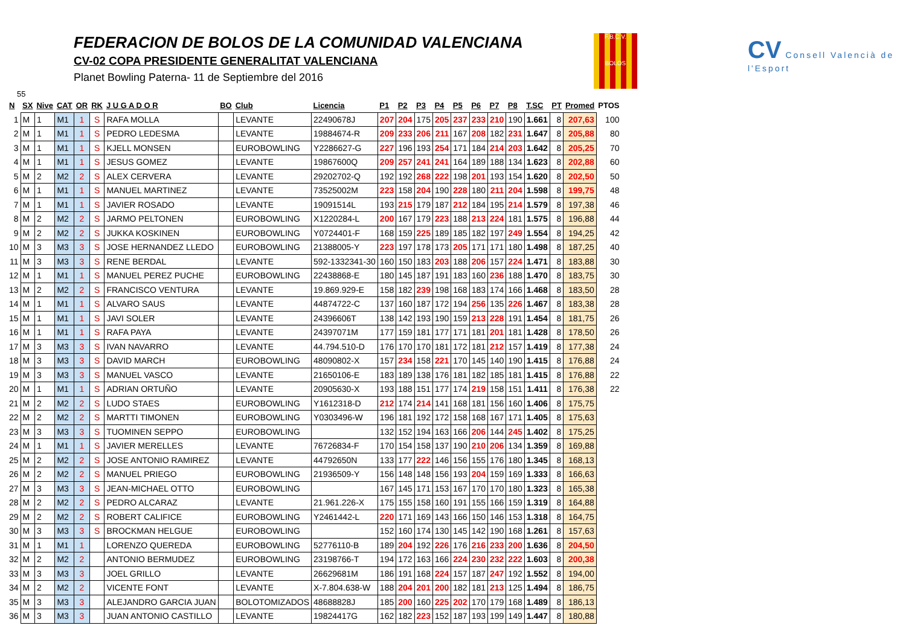FEDERACION DE BOLOS DE LA COMUNIDAD VALENCIANA
CV-02 COPA PRESIDENTE GENERALITAT VALENCIANA
Planet Bowling Paterna- 11 de Septiembre del 2016
F.B.C.V.
BOLOS
CV Consell Valencià de l'Esport
55
| N | SX | Nive | CAT | OR | RK | J U G A D O R | BO | Club | Licencia | P1 | P2 | P3 | P4 | P5 | P6 | P7 | P8 | T.SC | PT | Promed | PTOS |
| --- | --- | --- | --- | --- | --- | --- | --- | --- | --- | --- | --- | --- | --- | --- | --- | --- | --- | --- | --- | --- | --- |
| 1 | M | 1 | M1 | 1 | S | RAFA MOLLA | | LEVANTE | 22490678J | 207 | 204 | 175 | 205 | 237 | 233 | 210 | 190 | 1.661 | 8 | 207,63 | 100 |
| 2 | M | 1 | M1 | 1 | S | PEDRO LEDESMA | | LEVANTE | 19884674-R | 209 | 233 | 206 | 211 | 167 | 208 | 182 | 231 | 1.647 | 8 | 205,88 | 80 |
| 3 | M | 1 | M1 | 1 | S | KJELL MONSEN | | EUROBOWLING | Y2286627-G | 227 | 196 | 193 | 254 | 171 | 184 | 214 | 203 | 1.642 | 8 | 205,25 | 70 |
| 4 | M | 1 | M1 | 1 | S | JESUS GOMEZ | | LEVANTE | 19867600Q | 209 | 257 | 241 | 241 | 164 | 189 | 188 | 134 | 1.623 | 8 | 202,88 | 60 |
| 5 | M | 2 | M2 | 2 | S | ALEX CERVERA | | LEVANTE | 29202702-Q | 192 | 192 | 268 | 222 | 198 | 201 | 193 | 154 | 1.620 | 8 | 202,50 | 50 |
| 6 | M | 1 | M1 | 1 | S | MANUEL MARTINEZ | | LEVANTE | 73525002M | 223 | 158 | 204 | 190 | 228 | 180 | 211 | 204 | 1.598 | 8 | 199,75 | 48 |
| 7 | M | 1 | M1 | 1 | S | JAVIER ROSADO | | LEVANTE | 19091514L | 193 | 215 | 179 | 187 | 212 | 184 | 195 | 214 | 1.579 | 8 | 197,38 | 46 |
| 8 | M | 2 | M2 | 2 | S | JARMO PELTONEN | | EUROBOWLING | X1220284-L | 200 | 167 | 179 | 223 | 188 | 213 | 224 | 181 | 1.575 | 8 | 196,88 | 44 |
| 9 | M | 2 | M2 | 2 | S | JUKKA KOSKINEN | | EUROBOWLING | Y0724401-F | 168 | 159 | 225 | 189 | 185 | 182 | 197 | 249 | 1.554 | 8 | 194,25 | 42 |
| 10 | M | 3 | M3 | 3 | S | JOSE HERNANDEZ LLEDO | | EUROBOWLING | 21388005-Y | 223 | 197 | 178 | 173 | 205 | 171 | 171 | 180 | 1.498 | 8 | 187,25 | 40 |
| 11 | M | 3 | M3 | 3 | S | RENE BERDAL | | LEVANTE | 592-1332341-30 | 160 | 150 | 183 | 203 | 188 | 206 | 157 | 224 | 1.471 | 8 | 183,88 | 30 |
| 12 | M | 1 | M1 | 1 | S | MANUEL PEREZ PUCHE | | EUROBOWLING | 22438868-E | 180 | 145 | 187 | 191 | 183 | 160 | 236 | 188 | 1.470 | 8 | 183,75 | 30 |
| 13 | M | 2 | M2 | 2 | S | FRANCISCO VENTURA | | LEVANTE | 19.869.929-E | 158 | 182 | 239 | 198 | 168 | 183 | 174 | 166 | 1.468 | 8 | 183,50 | 28 |
| 14 | M | 1 | M1 | 1 | S | ALVARO SAUS | | LEVANTE | 44874722-C | 137 | 160 | 187 | 172 | 194 | 256 | 135 | 226 | 1.467 | 8 | 183,38 | 28 |
| 15 | M | 1 | M1 | 1 | S | JAVI SOLER | | LEVANTE | 24396606T | 138 | 142 | 193 | 190 | 159 | 213 | 228 | 191 | 1.454 | 8 | 181,75 | 26 |
| 16 | M | 1 | M1 | 1 | S | RAFA PAYA | | LEVANTE | 24397071M | 177 | 159 | 181 | 177 | 171 | 181 | 201 | 181 | 1.428 | 8 | 178,50 | 26 |
| 17 | M | 3 | M3 | 3 | S | IVAN NAVARRO | | LEVANTE | 44.794.510-D | 176 | 170 | 170 | 181 | 172 | 181 | 212 | 157 | 1.419 | 8 | 177,38 | 24 |
| 18 | M | 3 | M3 | 3 | S | DAVID MARCH | | EUROBOWLING | 48090802-X | 157 | 234 | 158 | 221 | 170 | 145 | 140 | 190 | 1.415 | 8 | 176,88 | 24 |
| 19 | M | 3 | M3 | 3 | S | MANUEL VASCO | | LEVANTE | 21650106-E | 183 | 189 | 138 | 176 | 181 | 182 | 185 | 181 | 1.415 | 8 | 176,88 | 22 |
| 20 | M | 1 | M1 | 1 | S | ADRIAN ORTUÑO | | LEVANTE | 20905630-X | 193 | 188 | 151 | 177 | 174 | 219 | 158 | 151 | 1.411 | 8 | 176,38 | 22 |
| 21 | M | 2 | M2 | 2 | S | LUDO STAES | | EUROBOWLING | Y1612318-D | 212 | 174 | 214 | 141 | 168 | 181 | 156 | 160 | 1.406 | 8 | 175,75 | |
| 22 | M | 2 | M2 | 2 | S | MARTTI TIMONEN | | EUROBOWLING | Y0303496-W | 196 | 181 | 192 | 172 | 158 | 168 | 167 | 171 | 1.405 | 8 | 175,63 | |
| 23 | M | 3 | M3 | 3 | S | TUOMINEN SEPPO | | EUROBOWLING | | 132 | 152 | 194 | 163 | 166 | 206 | 144 | 245 | 1.402 | 8 | 175,25 | |
| 24 | M | 1 | M1 | 1 | S | JAVIER MERELLES | | LEVANTE | 76726834-F | 170 | 154 | 158 | 137 | 190 | 210 | 206 | 134 | 1.359 | 8 | 169,88 | |
| 25 | M | 2 | M2 | 2 | S | JOSE ANTONIO RAMIREZ | | LEVANTE | 44792650N | 133 | 177 | 222 | 146 | 156 | 155 | 176 | 180 | 1.345 | 8 | 168,13 | |
| 26 | M | 2 | M2 | 2 | S | MANUEL PRIEGO | | EUROBOWLING | 21936509-Y | 156 | 148 | 148 | 156 | 193 | 204 | 159 | 169 | 1.333 | 8 | 166,63 | |
| 27 | M | 3 | M3 | 3 | S | JEAN-MICHAEL OTTO | | EUROBOWLING | | 167 | 145 | 171 | 153 | 167 | 170 | 170 | 180 | 1.323 | 8 | 165,38 | |
| 28 | M | 2 | M2 | 2 | S | PEDRO ALCARAZ | | LEVANTE | 21.961.226-X | 175 | 155 | 158 | 160 | 191 | 155 | 166 | 159 | 1.319 | 8 | 164,88 | |
| 29 | M | 2 | M2 | 2 | S | ROBERT CALIFICE | | EUROBOWLING | Y2461442-L | 220 | 171 | 169 | 143 | 166 | 150 | 146 | 153 | 1.318 | 8 | 164,75 | |
| 30 | M | 3 | M3 | 3 | S | BROCKMAN HELGUE | | EUROBOWLING | | 152 | 160 | 174 | 130 | 145 | 142 | 190 | 168 | 1.261 | 8 | 157,63 | |
| 31 | M | 1 | M1 | 1 | | LORENZO QUEREDA | | EUROBOWLING | 52776110-B | 189 | 204 | 192 | 226 | 176 | 216 | 233 | 200 | 1.636 | 8 | 204,50 | |
| 32 | M | 2 | M2 | 2 | | ANTONIO BERMUDEZ | | EUROBOWLING | 23198766-T | 194 | 172 | 163 | 166 | 224 | 230 | 232 | 222 | 1.603 | 8 | 200,38 | |
| 33 | M | 3 | M3 | 3 | | JOEL GRILLO | | LEVANTE | 26629681M | 186 | 191 | 168 | 224 | 157 | 187 | 247 | 192 | 1.552 | 8 | 194,00 | |
| 34 | M | 2 | M2 | 2 | | VICENTE FONT | | LEVANTE | X-7.804.638-W | 188 | 204 | 201 | 200 | 182 | 181 | 213 | 125 | 1.494 | 8 | 186,75 | |
| 35 | M | 3 | M3 | 3 | | ALEJANDRO GARCIA JUAN | | BOLOTOMIZADOS | 48688828J | 185 | 200 | 160 | 225 | 202 | 170 | 179 | 168 | 1.489 | 8 | 186,13 | |
| 36 | M | 3 | M3 | 3 | | JUAN ANTONIO CASTILLO | | LEVANTE | 19824417G | 162 | 182 | 223 | 152 | 187 | 193 | 199 | 149 | 1.447 | 8 | 180,88 | |